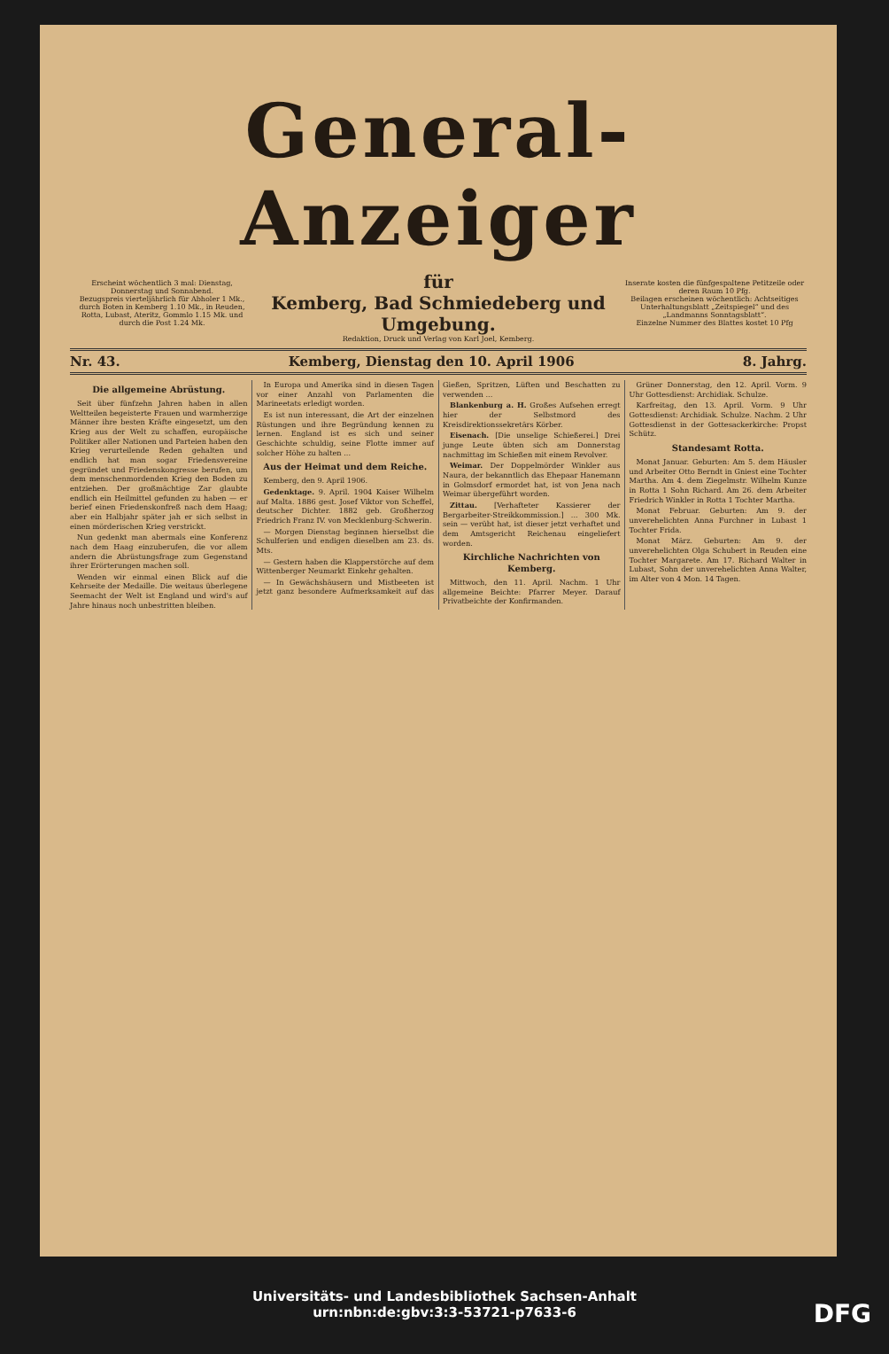General-Anzeiger
Erscheint wöchentlich 3 mal: Dienstag, Donnerstag und Sonnabend.
Bezugspreis vierteljährlich für Abholer 1 Mk., durch Boten in Kemberg 1.10 Mk., in Reuden, Rotta, Lubast, Ateritz, Gommlo 1.15 Mk. und durch die Post 1.24 Mk.
für
Kemberg, Bad Schmiedeberg und Umgebung.
Inserate kosten die fünfgespaltene Petitzeile oder deren Raum 10 Pfg.
Beilagen erscheinen wöchentlich: Achtseitiges Unterhaltungsblatt „Zeitspiegel“ und des „Landmanns Sonntagsblatt“.
Einzelne Nummer des Blattes kostet 10 Pfg
Redaktion, Druck und Verlag von Karl Joel, Kemberg.
Nr. 43. Kemberg, Dienstag den 10. April 1906 8. Jahrg.
Die allgemeine Abrüstung.
Seit über fünfzehn Jahren haben in allen Weltteilen begeisterte Frauen und warmherzige Männer ihre besten Kräfte eingesetzt, um den Krieg aus der Welt zu schaffen, europäische Politiker aller Nationen und Parteien haben den Krieg verurteilende Reden gehalten und endlich hat man sogar Friedensvereine gegründet und Friedenskongresse berufen, um dem menschenmordenden Krieg den Boden zu entziehen. Der großmächtige Zar glaubte endlich ein Heilmittel gefunden zu haben — er berief einen Friedenskonfreß nach dem Haag; aber ein Halbjahr später jah er sich selbst in einen mörderischen Krieg verstrickt.
Nun gedenkt man abermals eine Konferenz nach dem Haag einzuberufen, die vor allem andern die Abrüstungsfrage zum Gegenstand ihrer Erörterungen machen soll.
Wenden wir einmal einen Blick auf die Kehrseite der Medaille. Die weitaus überlegene Seemacht der Welt ist England und wird's auf Jahre hinaus noch unbestritten bleiben.
In Europa und Amerika sind in diesen Tagen vor einer Anzahl von Parlamenten die Marineetats erledigt worden.
Es ist nun interessant, die Art der einzelnen Rüstungen und ihre Begründung kennen zu lernen. England ist es sich und seiner Geschichte schuldig, seine Flotte immer auf solcher Höhe zu halten ...
Aus der Heimat und dem Reiche.
Kemberg, den 9. April 1906.
Gedenktage. 9. April. 1904 Kaiser Wilhelm auf Malta. 1886 gest. Josef Viktor von Scheffel, deutscher Dichter. 1882 geb. Großherzog Friedrich Franz IV. von Mecklenburg-Schwerin.
— Morgen Dienstag beginnen hierselbst die Schulferien und endigen dieselben am 23. ds. Mts.
— Gestern haben die Klapperstörche auf dem Wittenberger Neumarkt Einkehr gehalten.
— In Gewächshäusern und Mistbeeten ist jetzt ganz besondere Aufmerksamkeit auf das Gießen, Spritzen, Lüften und Beschatten zu verwenden ...
Blankenburg a. H. Großes Aufsehen erregt hier der Selbstmord des Kreisdirektionssekretärs Körber.
Eisenach. [Die unselige Schießerei.] Drei junge Leute übten sich am Donnerstag nachmittag im Schießen mit einem Revolver.
Weimar. Der Doppelmörder Winkler aus Naura, der bekanntlich das Ehepaar Hanemann in Golmsdorf ermordet hat, ist von Jena nach Weimar übergeführt worden.
Zittau. [Verhafteter Kassierer der Bergarbeiter-Streikkommission.] ... 300 Mk. sein — verübt hat, ist dieser jetzt verhaftet und dem Amtsgericht Reichenau eingeliefert worden.
Kirchliche Nachrichten von Kemberg.
Mittwoch, den 11. April. Nachm. 1 Uhr allgemeine Beichte: Pfarrer Meyer. Darauf Privatbeichte der Konfirmanden.
Grüner Donnerstag, den 12. April. Vorm. 9 Uhr Gottesdienst: Archidiak. Schulze.
Karfreitag, den 13. April. Vorm. 9 Uhr Gottesdienst: Archidiak. Schulze. Nachm. 2 Uhr Gottesdienst in der Gottesackerkirche: Propst Schütz.
Standesamt Rotta.
Monat Januar. Geburten: Am 5. dem Häusler und Arbeiter Otto Berndt in Gniest eine Tochter Martha. Am 4. dem Ziegelmstr. Wilhelm Kunze in Rotta 1 Sohn Richard. Am 26. dem Arbeiter Friedrich Winkler in Rotta 1 Tochter Martha.
Monat Februar. Geburten: Am 9. der unverehelichten Anna Furchner in Lubast 1 Tochter Frida.
Monat März. Geburten: Am 9. der unverehelichten Olga Schubert in Reuden eine Tochter Margarete. Am 17. Richard Walter in Lubast, Sohn der unverehelichten Anna Walter, im Alter von 4 Mon. 14 Tagen.
Universitäts- und Landesbibliothek Sachsen-Anhalt
urn:nbn:de:gbv:3:3-53721-p7633-6
DFG